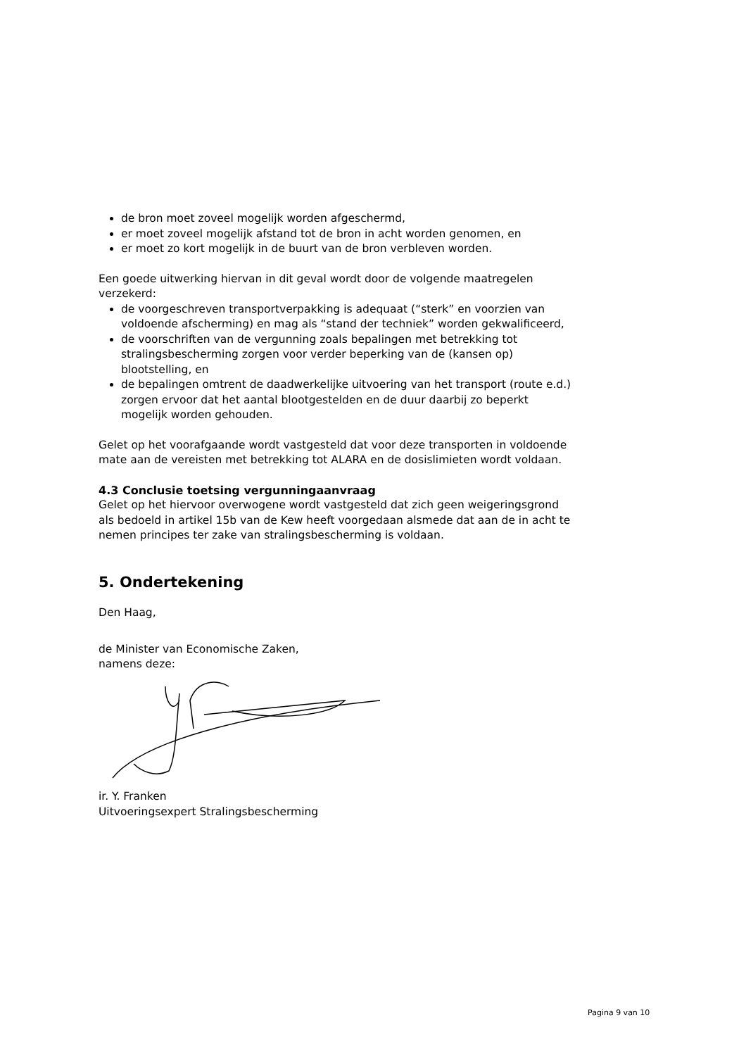de bron moet zoveel mogelijk worden afgeschermd,
er moet zoveel mogelijk afstand tot de bron in acht worden genomen, en
er moet zo kort mogelijk in de buurt van de bron verbleven worden.
Een goede uitwerking hiervan in dit geval wordt door de volgende maatregelen verzekerd:
de voorgeschreven transportverpakking is adequaat (“sterk” en voorzien van voldoende afscherming) en mag als “stand der techniek” worden gekwalificeerd,
de voorschriften van de vergunning zoals bepalingen met betrekking tot stralingsbescherming zorgen voor verder beperking van de (kansen op) blootstelling, en
de bepalingen omtrent de daadwerkelijke uitvoering van het transport (route e.d.) zorgen ervoor dat het aantal blootgestelden en de duur daarbij zo beperkt mogelijk worden gehouden.
Gelet op het voorafgaande wordt vastgesteld dat voor deze transporten in voldoende mate aan de vereisten met betrekking tot ALARA en de dosislimieten wordt voldaan.
4.3 Conclusie toetsing vergunningaanvraag
Gelet op het hiervoor overwogene wordt vastgesteld dat zich geen weigeringsgrond als bedoeld in artikel 15b van de Kew heeft voorgedaan alsmede dat aan de in acht te nemen principes ter zake van stralingsbescherming is voldaan.
5. Ondertekening
Den Haag,
de Minister van Economische Zaken,
namens deze:
ir. Y. Franken
Uitvoeringsexpert Stralingsbescherming
Pagina 9 van 10